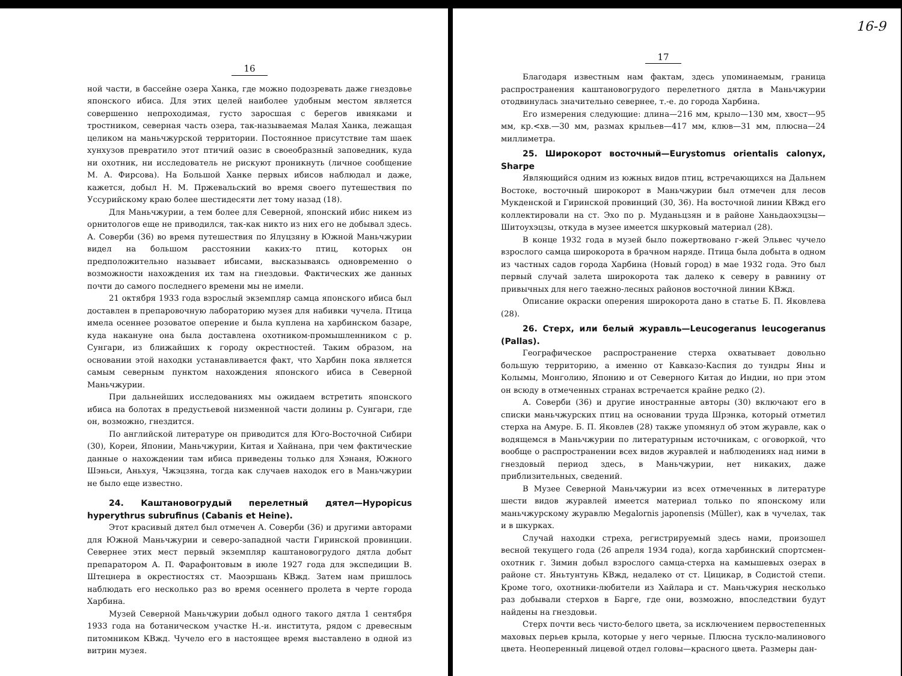16
ной части, в бассейне озера Ханка, где можно подозревать даже гнездовье японского ибиса. Для этих целей наиболее удобным местом является совершенно непроходимая, густо заросшая с берегов ивняками и тростником, северная часть озера, так-называемая Малая Ханка, лежащая целиком на маньчжурской территории. Постоянное присутствие там шаек хунхузов превратило этот птичий оазис в своеобразный заповедник, куда ни охотник, ни исследователь не рискуют проникнуть (личное сообщение М. А. Фирсова). На Большой Ханке первых ибисов наблюдал и даже, кажется, добыл Н. М. Пржевальский во время своего путешествия по Уссурийскому краю более шестидесяти лет тому назад (18).
Для Маньчжурии, а тем более для Северной, японский ибис никем из орнитологов еще не приводился, так-как никто из них его не добывал здесь. А. Соверби (36) во время путешествия по Ялуцзяну в Южной Маньчжурии видел на большом расстоянии каких-то птиц, которых он предположительно называет ибисами, высказываясь одновременно о возможности нахождения их там на гнездовьи. Фактических же данных почти до самого последнего времени мы не имели.
21 октября 1933 года взрослый экземпляр самца японского ибиса был доставлен в препаровочную лабораторию музея для набивки чучела. Птица имела осеннее розоватое оперение и была куплена на харбинском базаре, куда накануне она была доставлена охотником-промышленником с р. Сунгари, из ближайших к городу окрестностей. Таким образом, на основании этой находки устанавливается факт, что Харбин пока является самым северным пунктом нахождения японского ибиса в Северной Маньчжурии.
При дальнейших исследованиях мы ожидаем встретить японского ибиса на болотах в предустьевой низменной части долины р. Сунгари, где он, возможно, гнездится.
По английской литературе он приводится для Юго-Восточной Сибири (30), Кореи, Японии, Маньчжурии, Китая и Хайнана, при чем фактические данные о нахождении там ибиса приведены только для Хэнаня, Южного Шэньси, Аньхуя, Чжэцзяна, тогда как случаев находок его в Маньчжурии не было еще известно.
24. Каштановогрудый перелетный дятел—Hypopicus hyperythrus subrufinus (Cabanis et Heine).
Этот красивый дятел был отмечен А. Соверби (36) и другими авторами для Южной Маньчжурии и северо-западной части Гиринской провинции. Севернее этих мест первый экземпляр каштановогрудого дятла добыт препаратором А. П. Фарафонтовым в июле 1927 года для экспедиции В. Штецнера в окрестностях ст. Маоэршань КВжд. Затем нам пришлось наблюдать его несколько раз во время осеннего пролета в черте города Харбина.
Музей Северной Маньчжурии добыл одного такого дятла 1 сентября 1933 года на ботаническом участке Н.-и. института, рядом с древесным питомником КВжд. Чучело его в настоящее время выставлено в одной из витрин музея.
16-9
17
Благодаря известным нам фактам, здесь упоминаемым, граница распространения каштановогрудого перелетного дятла в Маньчжурии отодвинулась значительно севернее, т.-е. до города Харбина.
Его измерения следующие: длина—216 мм, крыло—130 мм, хвост—95 мм, кр.<хв.—30 мм, размах крыльев—417 мм, клюв—31 мм, плюсна—24 миллиметра.
25. Широкорот восточный—Eurystomus orientalis calonyx, Sharpe
Являющийся одним из южных видов птиц, встречающихся на Дальнем Востоке, восточный широкорот в Маньчжурии был отмечен для лесов Мукденской и Гиринской провинций (30, 36). На восточной линии КВжд его коллектировали на ст. Эхо по р. Муданьцзян и в районе Ханьдаохэцзы—Шитоухэцзы, откуда в музее имеется шкурковый материал (28).
В конце 1932 года в музей было пожертвовано г-жей Эльвес чучело взрослого самца широкорота в брачном наряде. Птица была добыта в одном из частных садов города Харбина (Новый город) в мае 1932 года. Это был первый случай залета широкорота так далеко к северу в равнину от привычных для него таежно-лесных районов восточной линии КВжд.
Описание окраски оперения широкорота дано в статье Б. П. Яковлева (28).
26. Стерх, или белый журавль—Leucogeranus leucogeranus (Pallas).
Географическое распространение стерха охватывает довольно большую территорию, а именно от Кавказо-Каспия до тундры Яны и Колымы, Монголию, Японию и от Северного Китая до Индии, но при этом он всюду в отмеченных странах встречается крайне редко (2).
А. Соверби (36) и другие иностранные авторы (30) включают его в списки маньчжурских птиц на основании труда Шрэнка, который отметил стерха на Амуре. Б. П. Яковлев (28) также упомянул об этом журавле, как о водящемся в Маньчжурии по литературным источникам, с оговоркой, что вообще о распространении всех видов журавлей и наблюдениях над ними в гнездовый период здесь, в Маньчжурии, нет никаких, даже приблизительных, сведений.
В Музее Северной Маньчжурии из всех отмеченных в литературе шести видов журавлей имеется материал только по японскому или маньчжурскому журавлю Megalornis japonensis (Müller), как в чучелах, так и в шкурках.
Случай находки стреха, регистрируемый здесь нами, произошел весной текущего года (26 апреля 1934 года), когда харбинский спортсмен-охотник г. Зимин добыл взрослого самца-стерха на камышевых озерах в районе ст. Яньтунтунь КВжд, недалеко от ст. Цицикар, в Содистой степи. Кроме того, охотники-любители из Хайлара и ст. Маньчжурия несколько раз добывали стерхов в Барге, где они, возможно, впоследствии будут найдены на гнездовьи.
Стерх почти весь чисто-белого цвета, за исключением первостепенных маховых перьев крыла, которые у него черные. Плюсна тускло-малинового цвета. Неоперенный лицевой отдел головы—красного цвета. Размеры дан-